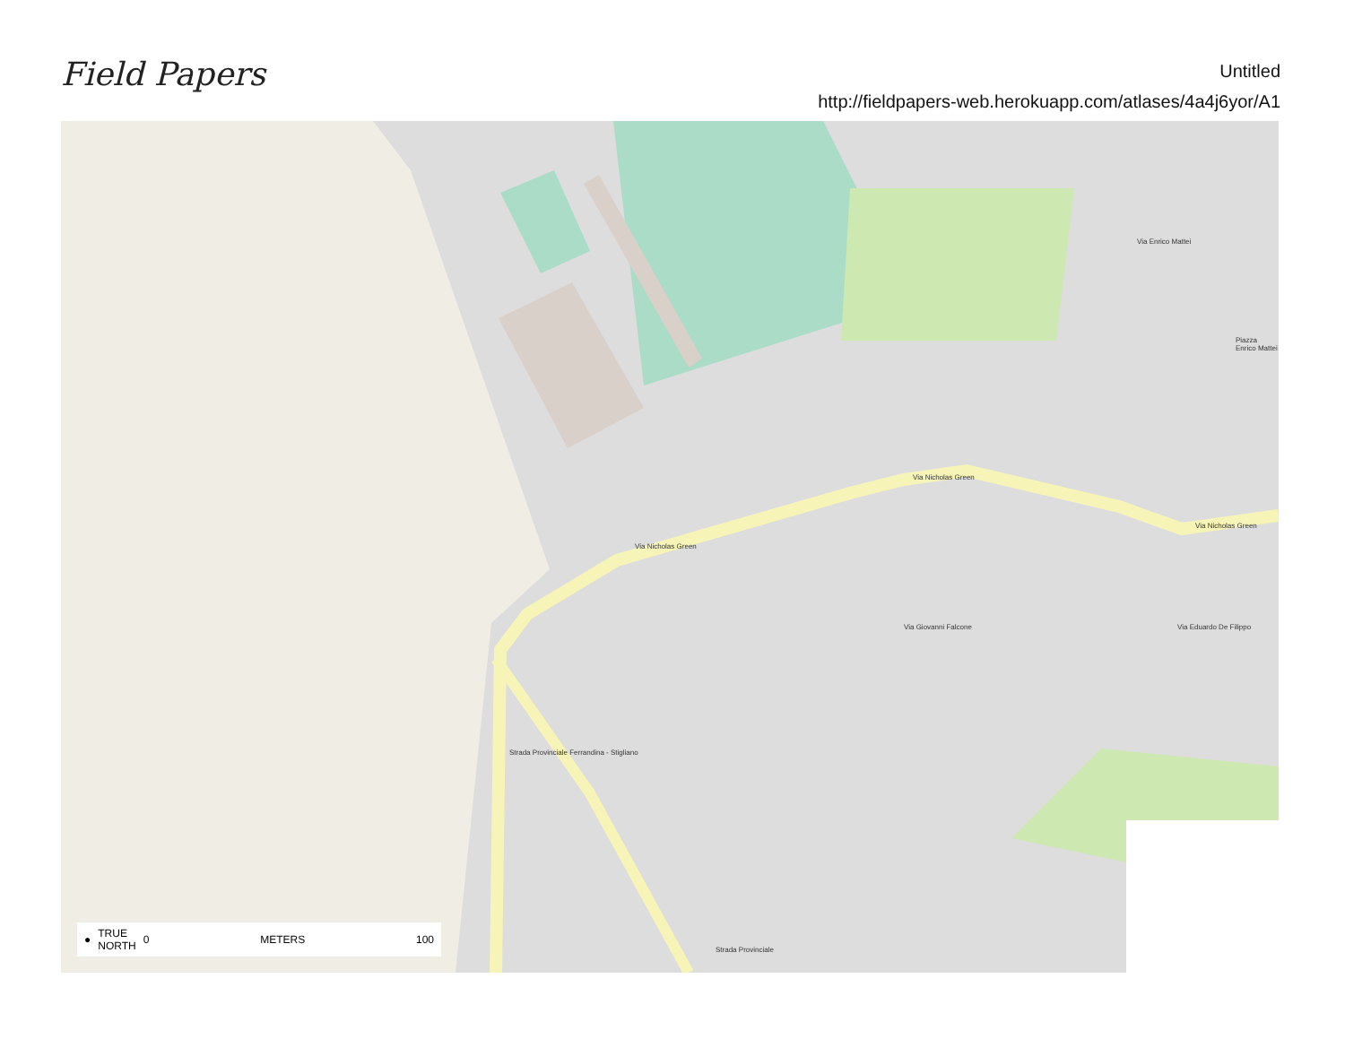Field Papers
Untitled
http://fieldpapers-web.herokuapp.com/atlases/4a4j6yor/A1
Via Nicholas Green
Via Nicholas Green
Via Nicholas Green
Strada Provinciale Ferrandina - Stigliano
Strada Provinciale
Via Giovanni Falcone Via Eduardo De Filippo
Via Enrico Mattei
Piazza Enrico Mattei
● TRUE
NORTH 0 METERS 100